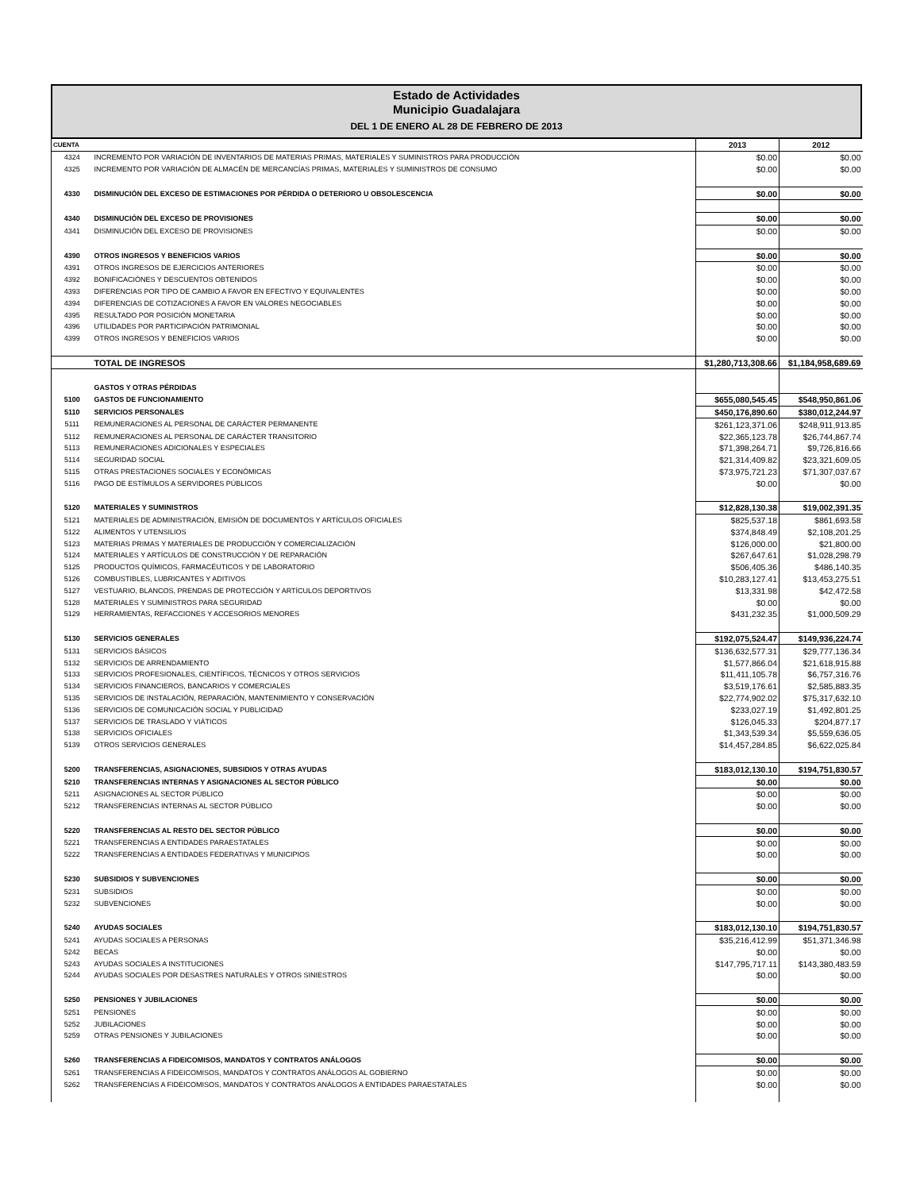Estado de Actividades
Municipio Guadalajara
DEL 1 DE ENERO AL 28 DE FEBRERO DE 2013
| CUENTA | | 2013 | 2012 |
| --- | --- | --- | --- |
| 4324 | INCREMENTO POR VARIACIÓN DE INVENTARIOS DE MATERIAS PRIMAS, MATERIALES Y SUMINISTROS PARA PRODUCCIÓN | $0.00 | $0.00 |
| 4325 | INCREMENTO POR VARIACIÓN DE ALMACÉN DE MERCANCÍAS PRIMAS, MATERIALES Y SUMINISTROS DE CONSUMO | $0.00 | $0.00 |
| 4330 | DISMINUCIÓN DEL EXCESO DE ESTIMACIONES POR PÉRDIDA O DETERIORO U OBSOLESCENCIA | $0.00 | $0.00 |
| 4340 | DISMINUCIÓN DEL EXCESO DE PROVISIONES | $0.00 | $0.00 |
| 4341 | DISMINUCIÓN DEL EXCESO DE PROVISIONES | $0.00 | $0.00 |
| 4390 | OTROS INGRESOS Y BENEFICIOS VARIOS | $0.00 | $0.00 |
| 4391 | OTROS INGRESOS DE EJERCICIOS ANTERIORES | $0.00 | $0.00 |
| 4392 | BONIFICACIÓNES Y DESCUENTOS OBTENIDOS | $0.00 | $0.00 |
| 4393 | DIFERENCIAS POR TIPO DE CAMBIO A FAVOR EN EFECTIVO Y EQUIVALENTES | $0.00 | $0.00 |
| 4394 | DIFERENCIAS DE COTIZACIONES A FAVOR EN VALORES NEGOCIABLES | $0.00 | $0.00 |
| 4395 | RESULTADO POR POSICIÓN MONETARIA | $0.00 | $0.00 |
| 4396 | UTILIDADES POR PARTICIPACIÓN PATRIMONIAL | $0.00 | $0.00 |
| 4399 | OTROS INGRESOS Y BENEFICIOS VARIOS | $0.00 | $0.00 |
| | TOTAL DE INGRESOS | $1,280,713,308.66 | $1,184,958,689.69 |
| | GASTOS Y OTRAS PÉRDIDAS | | |
| 5100 | GASTOS DE FUNCIONAMIENTO | $655,080,545.45 | $548,950,861.06 |
| 5110 | SERVICIOS PERSONALES | $450,176,890.60 | $380,012,244.97 |
| 5111 | REMUNERACIONES AL PERSONAL DE CARÁCTER PERMANENTE | $261,123,371.06 | $248,911,913.85 |
| 5112 | REMUNERACIONES AL PERSONAL DE CARÁCTER TRANSITORIO | $22,365,123.78 | $26,744,867.74 |
| 5113 | REMUNERACIONES ADICIONALES Y ESPECIALES | $71,398,264.71 | $9,726,816.66 |
| 5114 | SEGURIDAD SOCIAL | $21,314,409.82 | $23,321,609.05 |
| 5115 | OTRAS PRESTACIONES SOCIALES Y ECONÓMICAS | $73,975,721.23 | $71,307,037.67 |
| 5116 | PAGO DE ESTÍMULOS A SERVIDORES PÚBLICOS | $0.00 | $0.00 |
| 5120 | MATERIALES Y SUMINISTROS | $12,828,130.38 | $19,002,391.35 |
| 5121 | MATERIALES DE ADMINISTRACIÓN, EMISIÓN DE DOCUMENTOS Y ARTÍCULOS OFICIALES | $825,537.18 | $861,693.58 |
| 5122 | ALIMENTOS Y UTENSILIOS | $374,848.49 | $2,108,201.25 |
| 5123 | MATERIAS PRIMAS Y MATERIALES DE PRODUCCIÓN Y COMERCIALIZACIÓN | $126,000.00 | $21,800.00 |
| 5124 | MATERIALES Y ARTÍCULOS DE CONSTRUCCIÓN Y DE REPARACIÓN | $267,647.61 | $1,028,298.79 |
| 5125 | PRODUCTOS QUÍMICOS, FARMACÉUTICOS Y DE LABORATORIO | $506,405.36 | $486,140.35 |
| 5126 | COMBUSTIBLES, LUBRICANTES Y ADITIVOS | $10,283,127.41 | $13,453,275.51 |
| 5127 | VESTUARIO, BLANCOS, PRENDAS DE PROTECCIÓN Y ARTÍCULOS DEPORTIVOS | $13,331.98 | $42,472.58 |
| 5128 | MATERIALES Y SUMINISTROS PARA SEGURIDAD | $0.00 | $0.00 |
| 5129 | HERRAMIENTAS, REFACCIONES Y ACCESORIOS MENORES | $431,232.35 | $1,000,509.29 |
| 5130 | SERVICIOS GENERALES | $192,075,524.47 | $149,936,224.74 |
| 5131 | SERVICIOS BÁSICOS | $136,632,577.31 | $29,777,136.34 |
| 5132 | SERVICIOS DE ARRENDAMIENTO | $1,577,866.04 | $21,618,915.88 |
| 5133 | SERVICIOS PROFESIONALES, CIENTÍFICOS, TÉCNICOS Y OTROS SERVICIOS | $11,411,105.78 | $6,757,316.76 |
| 5134 | SERVICIOS FINANCIEROS, BANCARIOS Y COMERCIALES | $3,519,176.61 | $2,585,883.35 |
| 5135 | SERVICIOS DE INSTALACIÓN, REPARACIÓN, MANTENIMIENTO Y CONSERVACIÓN | $22,774,902.02 | $75,317,632.10 |
| 5136 | SERVICIOS DE COMUNICACIÓN SOCIAL Y PUBLICIDAD | $233,027.19 | $1,492,801.25 |
| 5137 | SERVICIOS DE TRASLADO Y VIÁTICOS | $126,045.33 | $204,877.17 |
| 5138 | SERVICIOS OFICIALES | $1,343,539.34 | $5,559,636.05 |
| 5139 | OTROS SERVICIOS GENERALES | $14,457,284.85 | $6,622,025.84 |
| 5200 | TRANSFERENCIAS, ASIGNACIONES, SUBSIDIOS Y OTRAS AYUDAS | $183,012,130.10 | $194,751,830.57 |
| 5210 | TRANSFERENCIAS INTERNAS Y ASIGNACIONES AL SECTOR PÚBLICO | $0.00 | $0.00 |
| 5211 | ASIGNACIONES AL SECTOR PÚBLICO | $0.00 | $0.00 |
| 5212 | TRANSFERENCIAS INTERNAS AL SECTOR PÚBLICO | $0.00 | $0.00 |
| 5220 | TRANSFERENCIAS AL RESTO DEL SECTOR PÚBLICO | $0.00 | $0.00 |
| 5221 | TRANSFERENCIAS A ENTIDADES PARAESTATALES | $0.00 | $0.00 |
| 5222 | TRANSFERENCIAS A ENTIDADES FEDERATIVAS Y MUNICIPIOS | $0.00 | $0.00 |
| 5230 | SUBSIDIOS Y SUBVENCIONES | $0.00 | $0.00 |
| 5231 | SUBSIDIOS | $0.00 | $0.00 |
| 5232 | SUBVENCIONES | $0.00 | $0.00 |
| 5240 | AYUDAS SOCIALES | $183,012,130.10 | $194,751,830.57 |
| 5241 | AYUDAS SOCIALES A PERSONAS | $35,216,412.99 | $51,371,346.98 |
| 5242 | BECAS | $0.00 | $0.00 |
| 5243 | AYUDAS SOCIALES A INSTITUCIONES | $147,795,717.11 | $143,380,483.59 |
| 5244 | AYUDAS SOCIALES POR DESASTRES NATURALES Y OTROS SINIESTROS | $0.00 | $0.00 |
| 5250 | PENSIONES Y JUBILACIONES | $0.00 | $0.00 |
| 5251 | PENSIONES | $0.00 | $0.00 |
| 5252 | JUBILACIONES | $0.00 | $0.00 |
| 5259 | OTRAS PENSIONES Y JUBILACIONES | $0.00 | $0.00 |
| 5260 | TRANSFERENCIAS A FIDEICOMISOS, MANDATOS Y CONTRATOS ANÁLOGOS | $0.00 | $0.00 |
| 5261 | TRANSFERENCIAS A FIDEICOMISOS, MANDATOS Y CONTRATOS ANÁLOGOS AL GOBIERNO | $0.00 | $0.00 |
| 5262 | TRANSFERENCIAS A FIDEICOMISOS, MANDATOS Y CONTRATOS ANÁLOGOS A ENTIDADES PARAESTATALES | $0.00 | $0.00 |